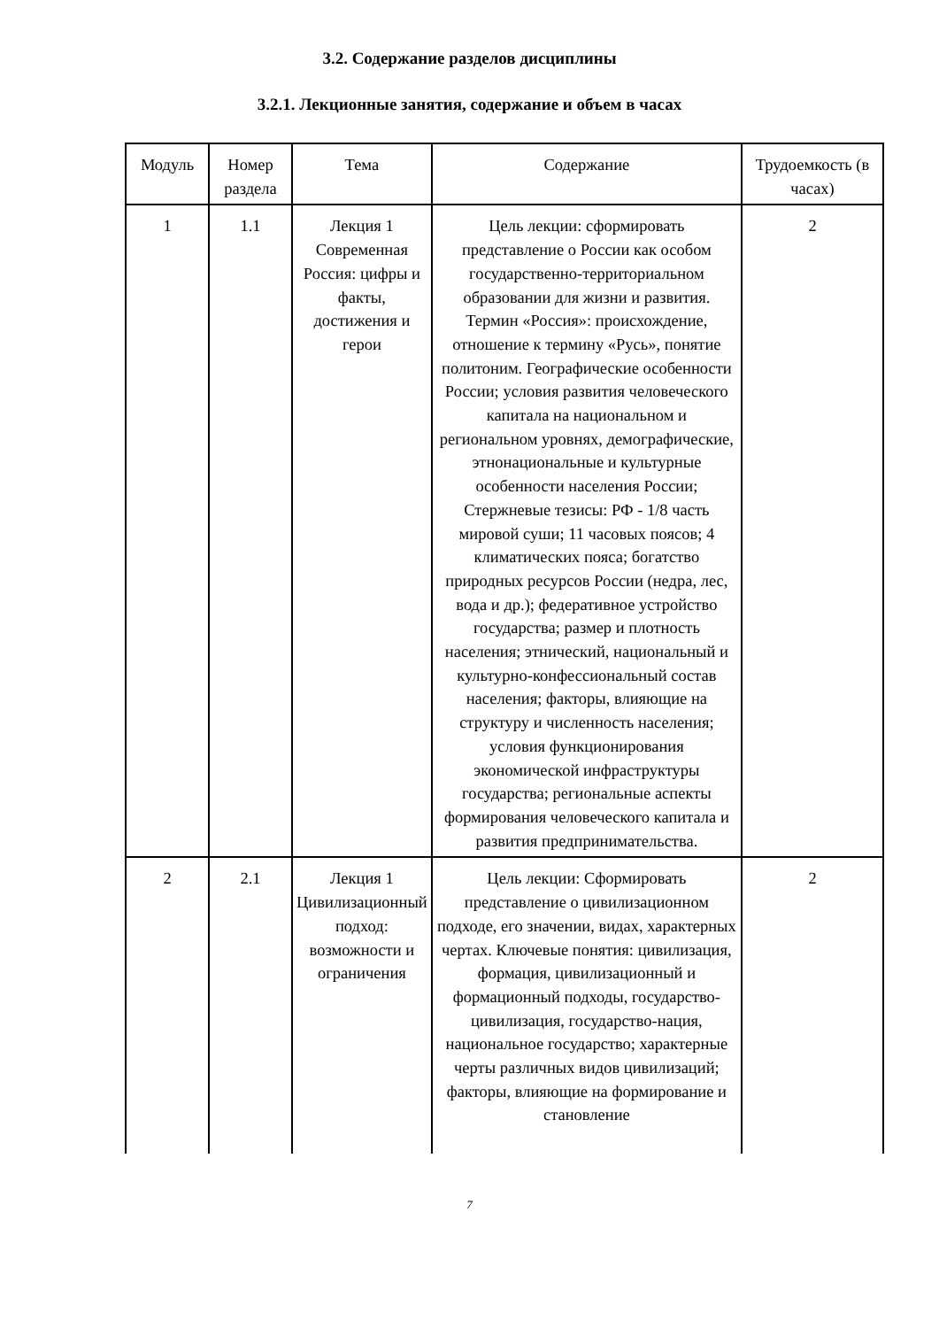3.2. Содержание разделов дисциплины
3.2.1. Лекционные занятия, содержание и объем в часах
| Модуль | Номер раздела | Тема | Содержание | Трудоемкость (в часах) |
| --- | --- | --- | --- | --- |
| 1 | 1.1 | Лекция 1 Современная Россия: цифры и факты, достижения и герои | Цель лекции: сформировать представление о России как особом государственно-территориальном образовании для жизни и развития. Термин «Россия»: происхождение, отношение к термину «Русь», понятие политоним. Географические особенности России; условия развития человеческого капитала на национальном и региональном уровнях, демографические, этнонациональные и культурные особенности населения России; Стержневые тезисы: РФ - 1/8 часть мировой суши; 11 часовых поясов; 4 климатических пояса; богатство природных ресурсов России (недра, лес, вода и др.); федеративное устройство государства; размер и плотность населения; этнический, национальный и культурно-конфессиональный состав населения; факторы, влияющие на структуру и численность населения; условия функционирования экономической инфраструктуры государства; региональные аспекты формирования человеческого капитала и развития предпринимательства. | 2 |
| 2 | 2.1 | Лекция 1 Цивилизационный подход: возможности и ограничения | Цель лекции: Сформировать представление о цивилизационном подходе, его значении, видах, характерных чертах. Ключевые понятия: цивилизация, формация, цивилизационный и формационный подходы, государство-цивилизация, государство-нация, национальное государство; характерные черты различных видов цивилизаций; факторы, влияющие на формирование и становление | 2 |
7